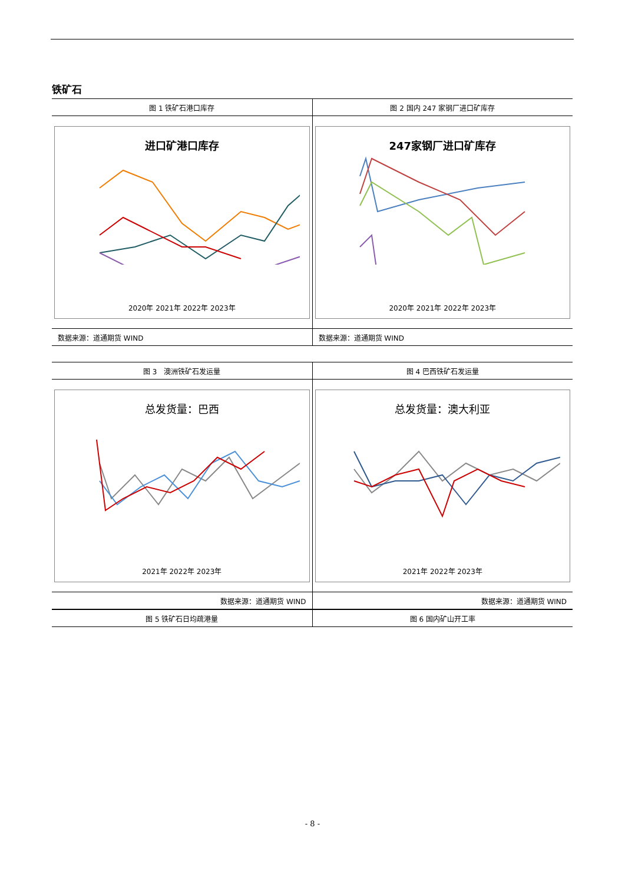铁矿石
| 图 1 铁矿石港口库存 | 图 2 国内 247 家钢厂进口矿库存 |
| --- | --- |
| 进口矿港口库存 2020年 2021年 2022年 2023年 | 247家钢厂进口矿库存 2020年 2021年 2022年 2023年 |
| 数据来源：道通期货 WIND | 数据来源：道通期货 WIND |
| 图 3 澳洲铁矿石发运量 | 图 4 巴西铁矿石发运量 |
| --- | --- |
| 总发货量：巴西 2021年 2022年 2023年 | 总发货量：澳大利亚 2021年 2022年 2023年 |
| 数据来源：道通期货 WIND | 数据来源：道通期货 WIND |
| 图 5 铁矿石日均疏港量 | 图 6 国内矿山开工率 |
| --- | --- |
- 8 -